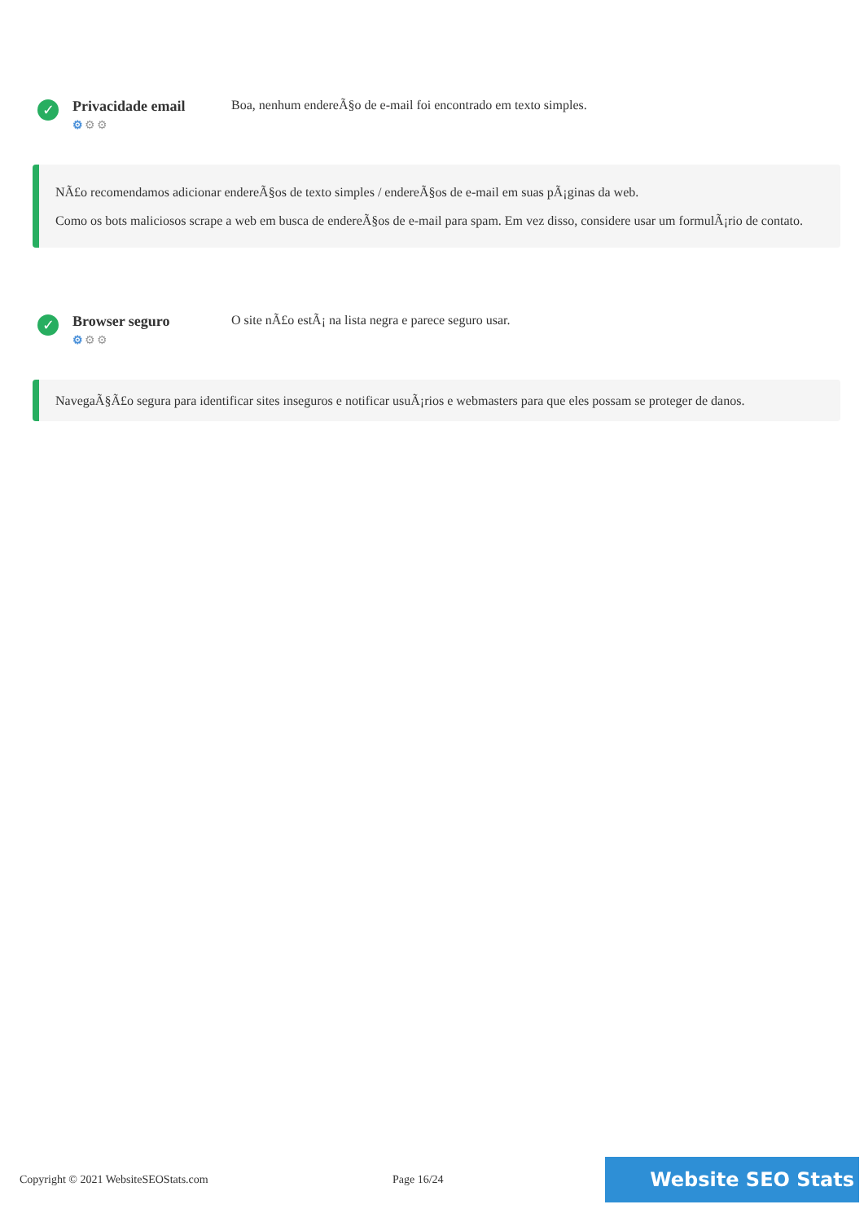✓
Privacidade email
⚙⚙⚙
Boa, nenhum endereÃ§o de e-mail foi encontrado em texto simples.
NÃ£o recomendamos adicionar endereÃ§os de texto simples / endereÃ§os de e-mail em suas pÃ¡ginas da web.
Como os bots maliciosos scrape a web em busca de endereÃ§os de e-mail para spam. Em vez disso, considere usar um formulÃ¡rio de contato.
✓
Browser seguro
⚙⚙⚙
O site nÃ£o estÃ¡ na lista negra e parece seguro usar.
NavegaÃ§Ã£o segura para identificar sites inseguros e notificar usuÃ¡rios e webmasters para que eles possam se proteger de danos.
Copyright © 2021 WebsiteSEOStats.com Page 16/24 Website SEO Stats